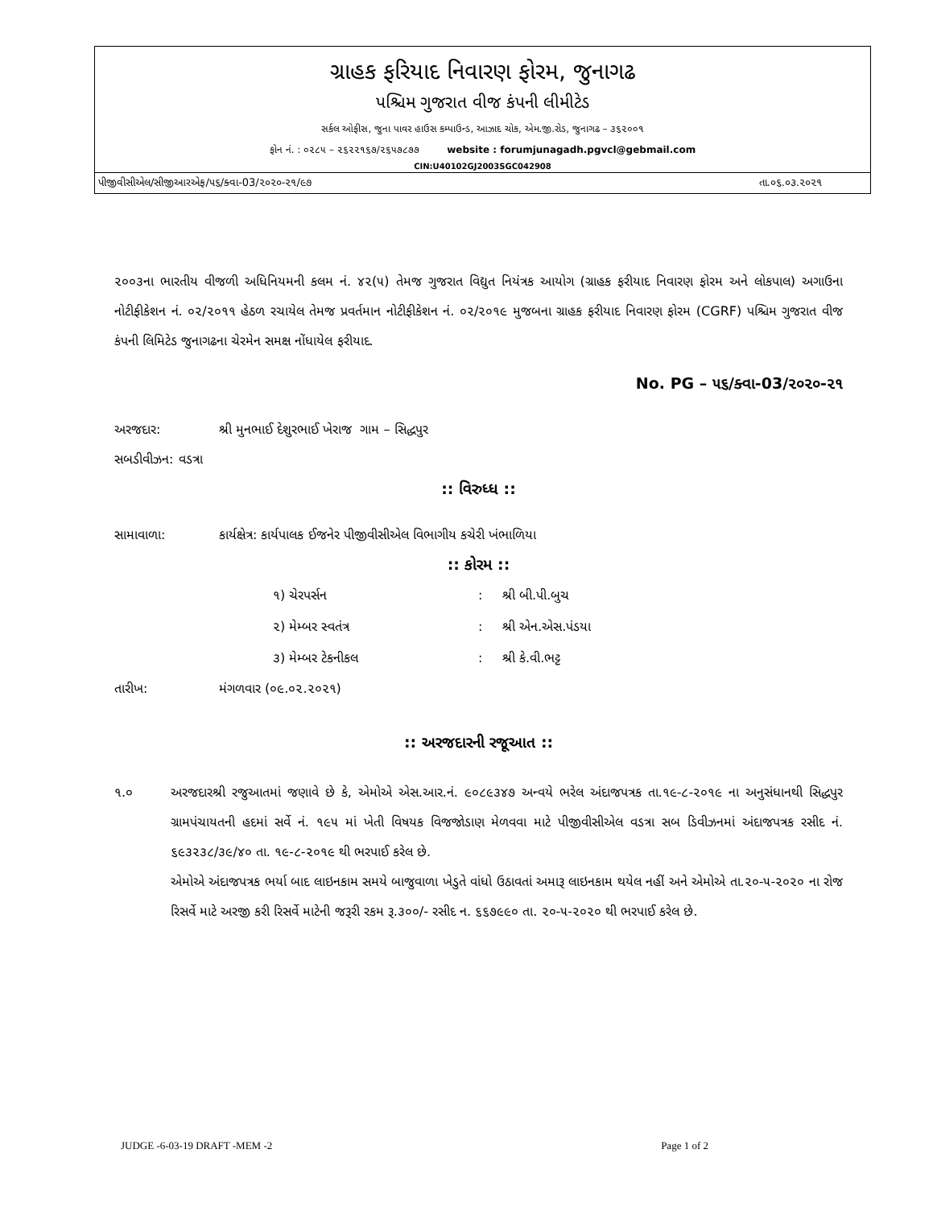ગ્રાહક ફરિયાદ નિવારણ ફોરમ, જુનાગઢ
પશ્ચિમ ગુજરાત વીજ કંપની લીમીટેડ
સર્કલ ઓફીસ, જુના પાવર હાઉસ કમ્પાઉન્ડ, આઝાદ ચોક, એમ.જી.રોડ, જુનાગઢ – ૩૬૨૦૦૧
ફોન નં. : ૦૨૮૫ – ૨૬૨૨૧૬૭/૨૬૫૭૮૭૭ website : forumjunagadh.pgvcl@gebmail.com
CIN:U40102GJ2003SGC042908
પીજીવીસીએલ/સીજીઆરએફ/૫૬/ક્વા-03/૨૦૨૦-૨૧/૯૭ તા.૦૬.૦૩.૨૦૨૧
૨૦૦૩ના ભારતીય વીજળી અધિનિયમની કલમ નં. ૪૨(૫) તેમજ ગુજરાત વિદ્યુત નિયંત્રક આયોગ (ગ્રાહક ફરીયાદ નિવારણ ફોરમ અને લોકપાલ) અગાઉના નોટીફીકેશન નં. ૦૨/૨૦૧૧ હેઠળ રચાયેલ તેમજ પ્રવર્તમાન નોટીફીકેશન નં. ૦૨/૨૦૧૯ મુજબના ગ્રાહક ફરીયાદ નિવારણ ફોરમ (CGRF) પશ્ચિમ ગુજરાત વીજ કંપની લિમિટેડ જુનાગઢના ચેરમેન સમક્ષ નોંધાયેલ ફરીયાદ.
No. PG – ૫૬/ક્વા-03/૨૦૨૦-૨૧
અરજદાર: શ્રી મુનભાઈ દેશુરભાઈ ખેરાજ ગામ – સિદ્ધપુર
સબડીવીઝન: વડત્રા
:: વિરુધ્ધ ::
સામાવાળા: કાર્યક્ષેત્ર: કાર્યપાલક ઈજનેર પીજીવીસીએલ વિભાગીય કચેરી ખંભાળિયા
:: કોરમ ::
૧) ચેરપર્સન: શ્રી બી.પી.બુચ
૨) મેમ્બર સ્વતંત્ર: શ્રી એન.એસ.પંડયા
૩) મેમ્બર ટેકનીકલ: શ્રી કે.વી.ભટ્ટ
તારીખ: મંગળવાર (૦૯.૦૨.૨૦૨૧)
:: અરજદારની રજૂઆત ::
૧.૦ અરજદારશ્રી રજુઆતમાં જણાવે છે કે, એમોએ એસ.આર.નં. ૯૦૮૯૩૪૭ અન્વયે ભરેલ અંદાજપત્રક તા.૧૯-૮-૨૦૧૯ ના અનુસંધાનથી સિદ્ધપુર ગ્રામપંચાયતની હદમાં સર્વે નં. ૧૯૫ માં ખેતી વિષયક વિજજોડાણ મેળવવા માટે પીજીવીસીએલ વડત્રા સબ ડિવીઝનમાં અંદાજપત્રક રસીદ નં. ૬૯૩૨૩૮/૩૯/૪૦ તા. ૧૯-૮-૨૦૧૯ થી ભરપાઈ કરેલ છે.
એમોએ અંદાજપત્રક ભર્યા બાદ લાઇનકામ સમયે બાજુવાળા ખેડુતે વાંધો ઉઠાવતાં અમારૂ લાઇનકામ થયેલ નહીં અને એમોએ તા.૨૦-૫-૨૦૨૦ ના રોજ રિસર્વે માટે અરજી કરી રિસર્વે માટેની જરૂરી રકમ રૂ.૩૦૦/- રસીદ ન. ૬૬૭૯૯૦ તા. ૨૦-૫-૨૦૨૦ થી ભરપાઈ કરેલ છે.
JUDGE -6-03-19 DRAFT -MEM -2 Page 1 of 2